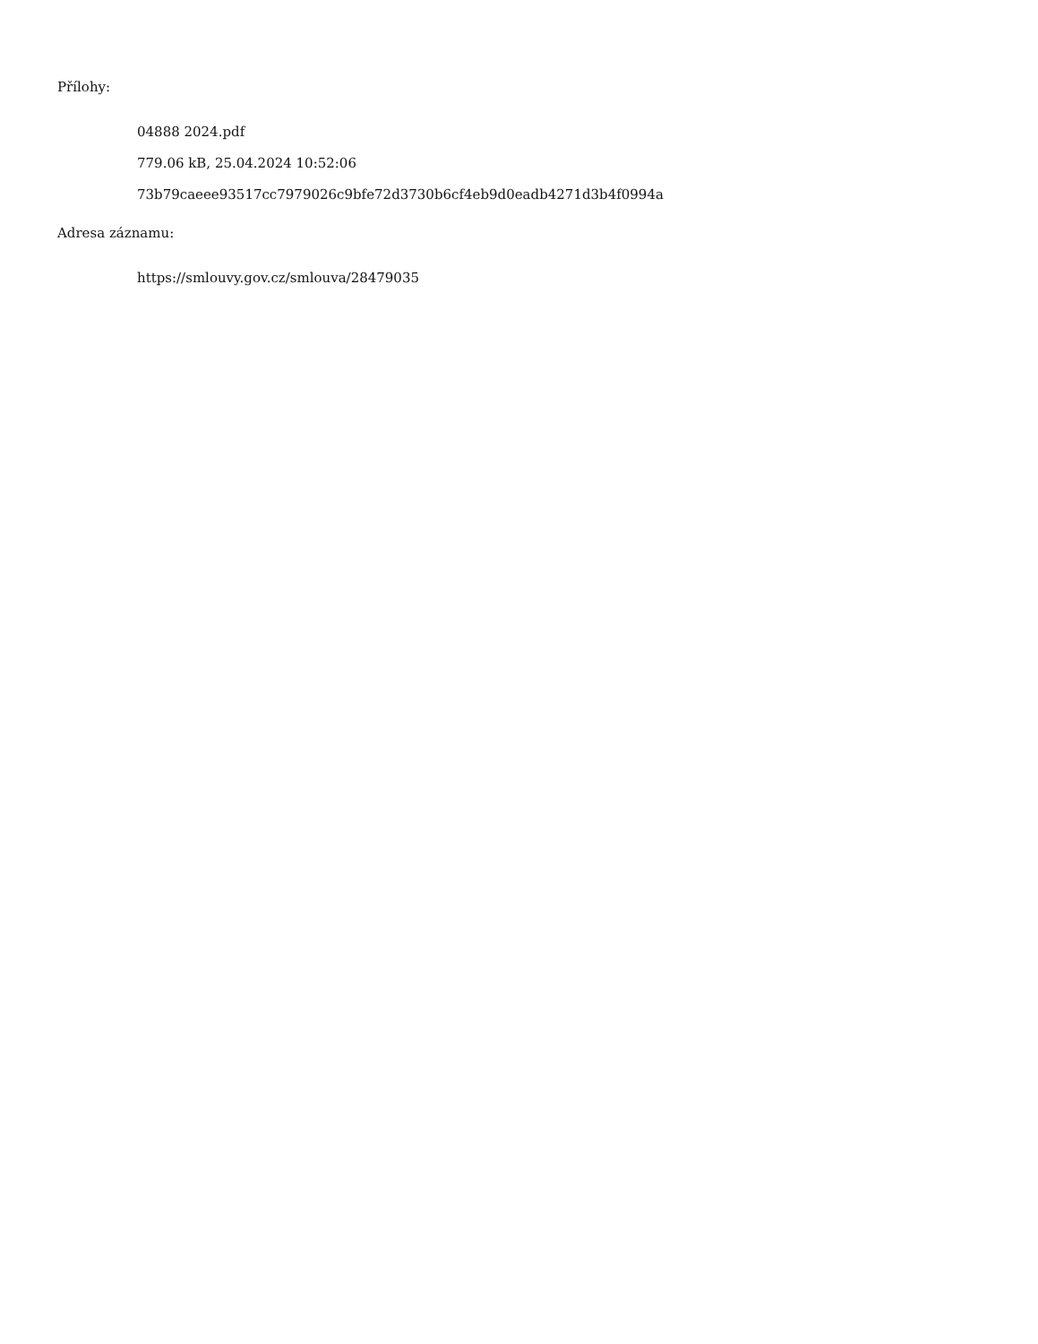Přílohy:
04888 2024.pdf
779.06 kB, 25.04.2024 10:52:06
73b79caeee93517cc7979026c9bfe72d3730b6cf4eb9d0eadb4271d3b4f0994a
Adresa záznamu:
https://smlouvy.gov.cz/smlouva/28479035